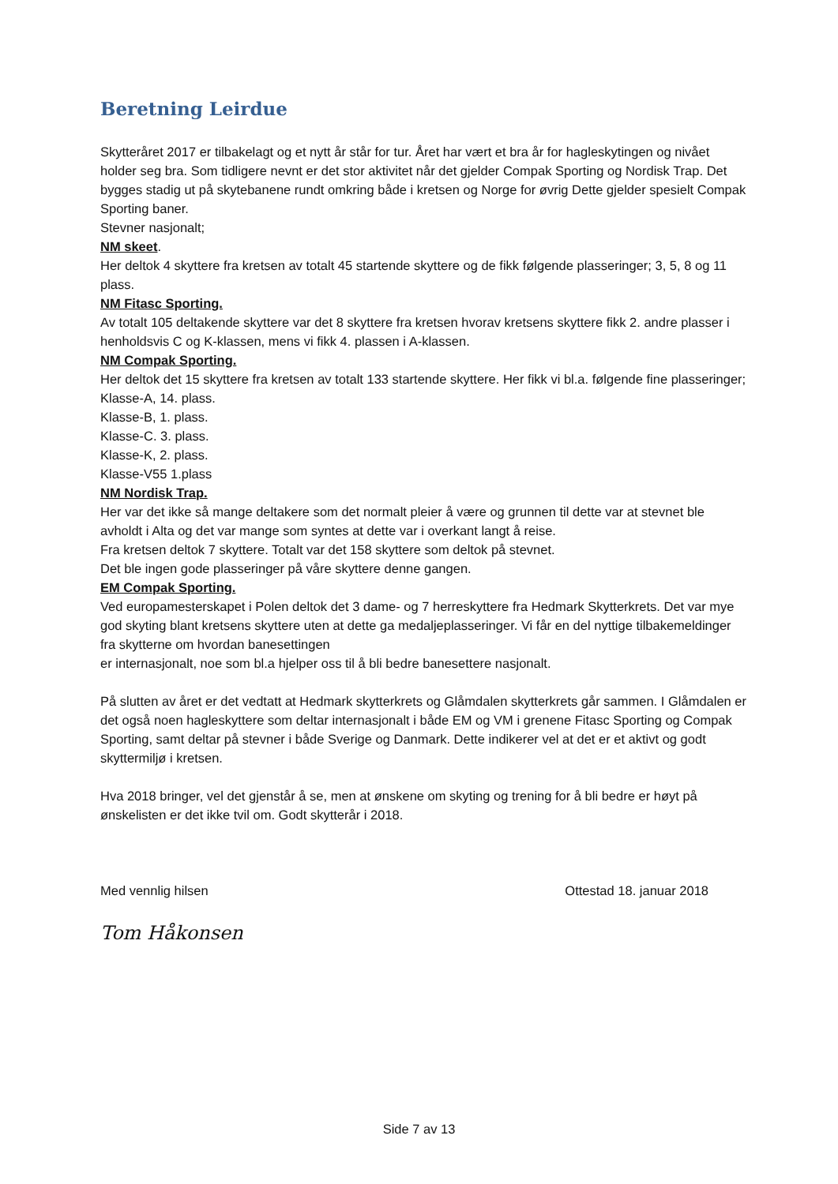Beretning Leirdue
Skytteråret 2017 er tilbakelagt og et nytt år står for tur. Året har vært et bra år for hagleskytingen og nivået holder seg bra. Som tidligere nevnt er det stor aktivitet når det gjelder Compak Sporting og Nordisk Trap. Det bygges stadig ut på skytebanene rundt omkring både i kretsen og Norge for øvrig Dette gjelder spesielt Compak Sporting baner.
Stevner nasjonalt;
NM skeet.
Her deltok 4 skyttere fra kretsen av totalt 45 startende skyttere og de fikk følgende plasseringer; 3, 5, 8 og 11 plass.
NM Fitasc Sporting.
Av totalt 105 deltakende skyttere var det 8 skyttere fra kretsen hvorav kretsens skyttere fikk 2. andre plasser i henholdsvis C og K-klassen, mens vi fikk 4. plassen i A-klassen.
NM Compak Sporting.
Her deltok det 15 skyttere fra kretsen av totalt 133 startende skyttere. Her fikk vi bl.a. følgende fine plasseringer;
Klasse-A, 14. plass.
Klasse-B, 1. plass.
Klasse-C. 3. plass.
Klasse-K, 2. plass.
Klasse-V55 1.plass
NM Nordisk Trap.
Her var det ikke så mange deltakere som det normalt pleier å være og grunnen til dette var at stevnet ble avholdt i Alta og det var mange som syntes at dette var i overkant langt å reise.
Fra kretsen deltok 7 skyttere. Totalt var det 158 skyttere som deltok på stevnet.
Det ble ingen gode plasseringer på våre skyttere denne gangen.
EM Compak Sporting.
Ved europamesterskapet i Polen deltok det 3 dame- og 7 herreskyttere fra Hedmark Skytterkrets. Det var mye god skyting blant kretsens skyttere uten at dette ga medaljeplasseringer. Vi får en del nyttige tilbakemeldinger fra skytterne om hvordan banesettingen
er internasjonalt, noe som bl.a hjelper oss til å bli bedre banesettere nasjonalt.
På slutten av året er det vedtatt at Hedmark skytterkrets og Glåmdalen skytterkrets går sammen. I Glåmdalen er det også noen hagleskyttere som deltar internasjonalt i både EM og VM i grenene Fitasc Sporting og Compak Sporting, samt deltar på stevner i både Sverige og Danmark. Dette indikerer vel at det er et aktivt og godt skyttermiljø i kretsen.
Hva 2018 bringer, vel det gjenstår å se, men at ønskene om skyting og trening for å bli bedre er høyt på ønskelisten er det ikke tvil om. Godt skytterår i 2018.
Med vennlig hilsen Ottestad 18. januar 2018
Tom Håkonsen
Side 7 av 13